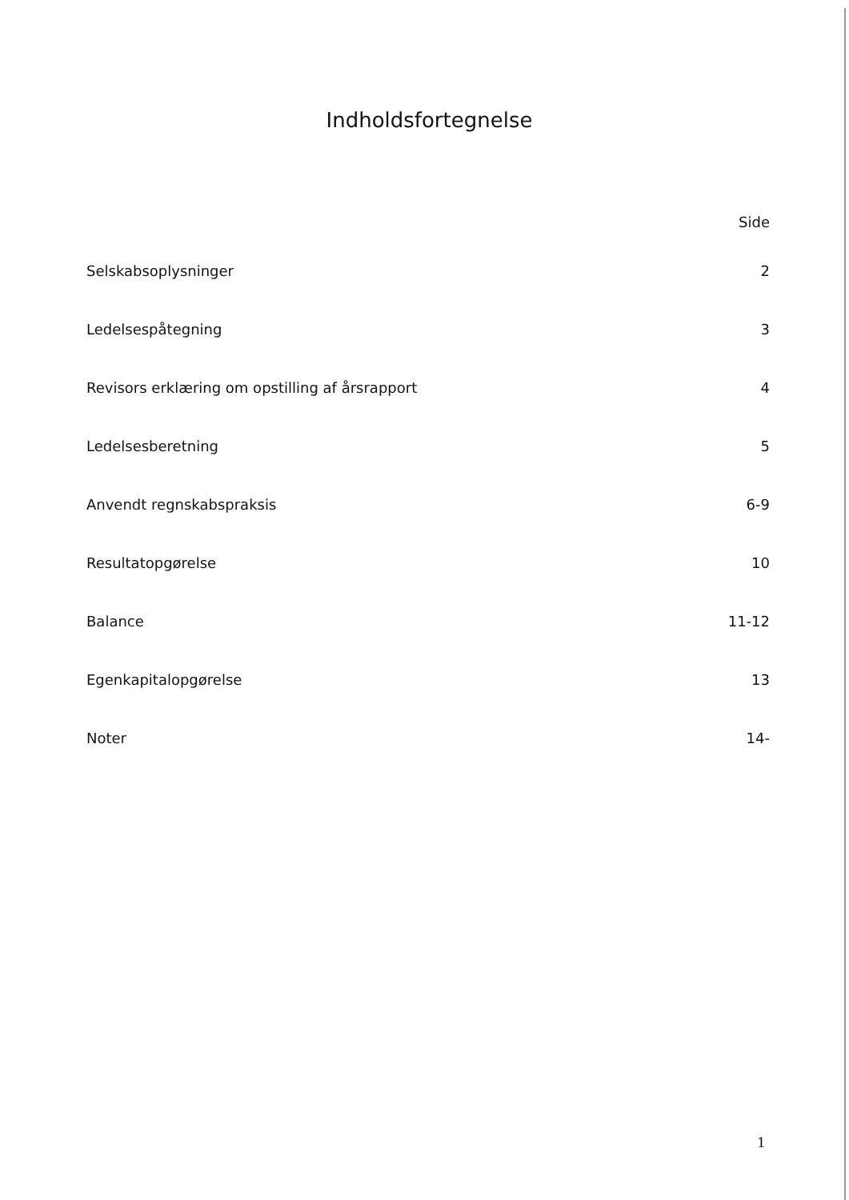Indholdsfortegnelse
| | Side |
| Selskabsoplysninger | 2 |
| Ledelsespåtegning | 3 |
| Revisors erklæring om opstilling af årsrapport | 4 |
| Ledelsesberetning | 5 |
| Anvendt regnskabspraksis | 6-9 |
| Resultatopgørelse | 10 |
| Balance | 11-12 |
| Egenkapitalopgørelse | 13 |
| Noter | 14- |
1